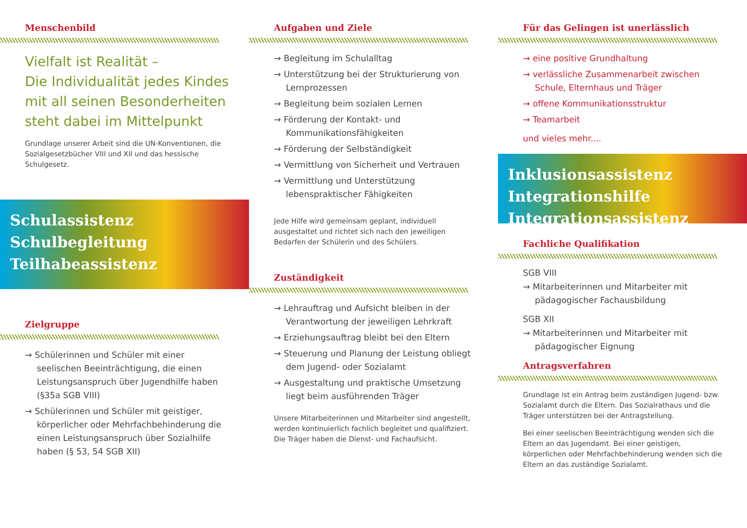Menschenbild
Vielfalt ist Realität –
Die Individualität jedes Kindes mit all seinen Besonderheiten steht dabei im Mittelpunkt
Grundlage unserer Arbeit sind die UN-Konventionen, die Sozialgesetzbücher VIII und XII und das hessische Schulgesetz.
Schulassistenz
Schulbegleitung
Teilhabeassistenz
Zielgruppe
→ Schülerinnen und Schüler mit einer seelischen Beeinträchtigung, die einen Leistungsanspruch über Jugendhilfe haben (§35a SGB VIII)
→ Schülerinnen und Schüler mit geistiger, körperlicher oder Mehrfachbehinderung die einen Leistungsanspruch über Sozialhilfe haben (§ 53, 54 SGB XII)
Aufgaben und Ziele
→ Begleitung im Schulalltag
→ Unterstützung bei der Strukturierung von Lernprozessen
→ Begleitung beim sozialen Lernen
→ Förderung der Kontakt- und Kommunikationsfähigkeiten
→ Förderung der Selbständigkeit
→ Vermittlung von Sicherheit und Vertrauen
→ Vermittlung und Unterstützung lebenspraktischer Fähigkeiten
Jede Hilfe wird gemeinsam geplant, individuell ausgestaltet und richtet sich nach den jeweiligen Bedarfen der Schülerin und des Schülers.
Zuständigkeit
→ Lehrauftrag und Aufsicht bleiben in der Verantwortung der jeweiligen Lehrkraft
→ Erziehungsauftrag bleibt bei den Eltern
→ Steuerung und Planung der Leistung obliegt dem Jugend- oder Sozialamt
→ Ausgestaltung und praktische Umsetzung liegt beim ausführenden Träger
Unsere Mitarbeiterinnen und Mitarbeiter sind angestellt, werden kontinuierlich fachlich begleitet und qualifiziert. Die Träger haben die Dienst- und Fachaufsicht.
Für das Gelingen ist unerlässlich
→ eine positive Grundhaltung
→ verlässliche Zusammenarbeit zwischen Schule, Elternhaus und Träger
→ offene Kommunikationsstruktur
→ Teamarbeit
und vieles mehr....
Inklusionsassistenz
Integrationshilfe
Integrationsassistenz
Fachliche Qualifikation
SGB VIII
→ Mitarbeiterinnen und Mitarbeiter mit pädagogischer Fachausbildung
SGB XII
→ Mitarbeiterinnen und Mitarbeiter mit pädagogischer Eignung
Antragsverfahren
Grundlage ist ein Antrag beim zuständigen Jugend- bzw. Sozialamt durch die Eltern. Das Sozialrathaus und die Träger unterstützen bei der Antragstellung.
Bei einer seelischen Beeinträchtigung wenden sich die Eltern an das Jugendamt. Bei einer geistigen, körperlichen oder Mehrfachbehinderung wenden sich die Eltern an das zuständige Sozialamt.